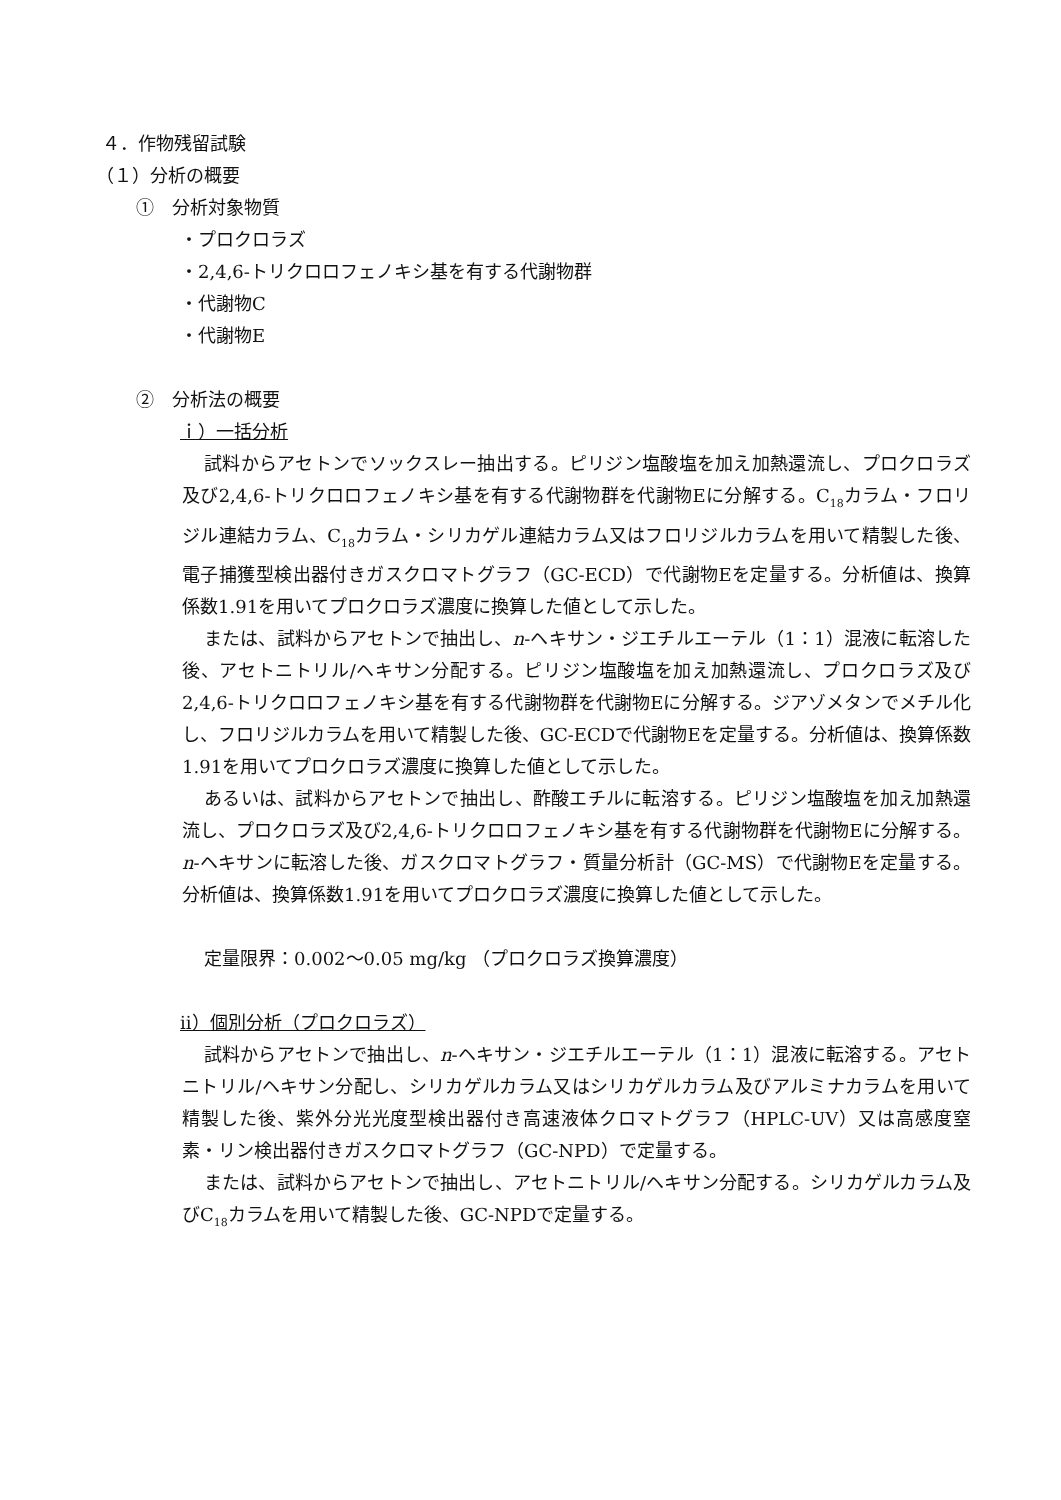４．作物残留試験
（１）分析の概要
①　分析対象物質
・プロクロラズ
・2,4,6-トリクロロフェノキシ基を有する代謝物群
・代謝物C
・代謝物E
②　分析法の概要
ｉ）一括分析
試料からアセトンでソックスレー抽出する。ピリジン塩酸塩を加え加熱還流し、プロクロラズ及び2,4,6-トリクロロフェノキシ基を有する代謝物群を代謝物Eに分解する。C<sub>18</sub>カラム・フロリジル連結カラム、C<sub>18</sub>カラム・シリカゲル連結カラム又はフロリジルカラムを用いて精製した後、電子捕獲型検出器付きガスクロマトグラフ（GC-ECD）で代謝物Eを定量する。分析値は、換算係数1.91を用いてプロクロラズ濃度に換算した値として示した。
または、試料からアセトンで抽出し、n-ヘキサン・ジエチルエーテル（1：1）混液に転溶した後、アセトニトリル/ヘキサン分配する。ピリジン塩酸塩を加え加熱還流し、プロクロラズ及び2,4,6-トリクロロフェノキシ基を有する代謝物群を代謝物Eに分解する。ジアゾメタンでメチル化し、フロリジルカラムを用いて精製した後、GC-ECDで代謝物Eを定量する。分析値は、換算係数1.91を用いてプロクロラズ濃度に換算した値として示した。
あるいは、試料からアセトンで抽出し、酢酸エチルに転溶する。ピリジン塩酸塩を加え加熱還流し、プロクロラズ及び2,4,6-トリクロロフェノキシ基を有する代謝物群を代謝物Eに分解する。n-ヘキサンに転溶した後、ガスクロマトグラフ・質量分析計（GC-MS）で代謝物Eを定量する。分析値は、換算係数1.91を用いてプロクロラズ濃度に換算した値として示した。
定量限界：0.002～0.05 mg/kg （プロクロラズ換算濃度）
ⅱ）個別分析（プロクロラズ）
試料からアセトンで抽出し、n-ヘキサン・ジエチルエーテル（1：1）混液に転溶する。アセトニトリル/ヘキサン分配し、シリカゲルカラム又はシリカゲルカラム及びアルミナカラムを用いて精製した後、紫外分光光度型検出器付き高速液体クロマトグラフ（HPLC-UV）又は高感度窒素・リン検出器付きガスクロマトグラフ（GC-NPD）で定量する。
または、試料からアセトンで抽出し、アセトニトリル/ヘキサン分配する。シリカゲルカラム及びC<sub>18</sub>カラムを用いて精製した後、GC-NPDで定量する。